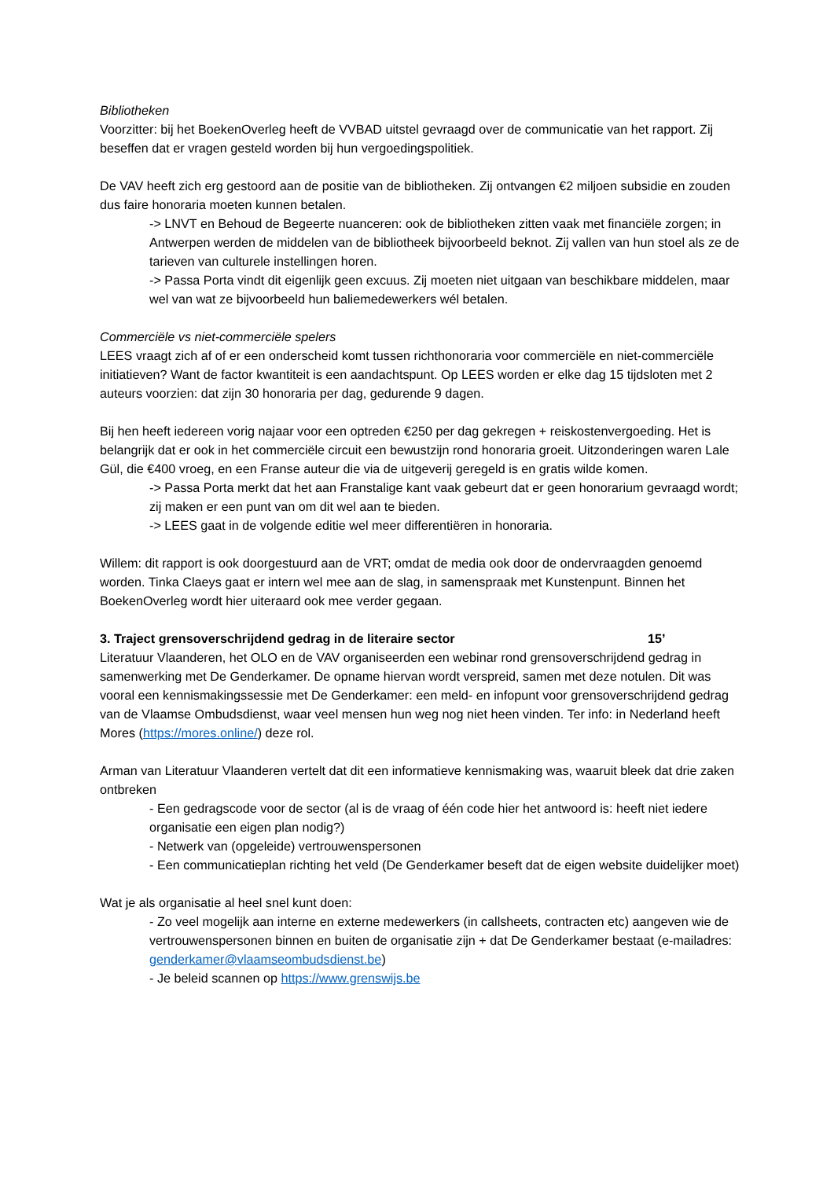Bibliotheken
Voorzitter: bij het BoekenOverleg heeft de VVBAD uitstel gevraagd over de communicatie van het rapport. Zij beseffen dat er vragen gesteld worden bij hun vergoedingspolitiek.
De VAV heeft zich erg gestoord aan de positie van de bibliotheken. Zij ontvangen €2 miljoen subsidie en zouden dus faire honoraria moeten kunnen betalen.
-> LNVT en Behoud de Begeerte nuanceren: ook de bibliotheken zitten vaak met financiële zorgen; in Antwerpen werden de middelen van de bibliotheek bijvoorbeeld beknot. Zij vallen van hun stoel als ze de tarieven van culturele instellingen horen.
-> Passa Porta vindt dit eigenlijk geen excuus. Zij moeten niet uitgaan van beschikbare middelen, maar wel van wat ze bijvoorbeeld hun baliemedewerkers wél betalen.
Commerciële vs niet-commerciële spelers
LEES vraagt zich af of er een onderscheid komt tussen richthonoraria voor commerciële en niet-commerciële initiatieven? Want de factor kwantiteit is een aandachtspunt. Op LEES worden er elke dag 15 tijdsloten met 2 auteurs voorzien: dat zijn 30 honoraria per dag, gedurende 9 dagen.
Bij hen heeft iedereen vorig najaar voor een optreden €250 per dag gekregen + reiskostenvergoeding. Het is belangrijk dat er ook in het commerciële circuit een bewustzijn rond honoraria groeit. Uitzonderingen waren Lale Gül, die €400 vroeg, en een Franse auteur die via de uitgeverij geregeld is en gratis wilde komen.
-> Passa Porta merkt dat het aan Franstalige kant vaak gebeurt dat er geen honorarium gevraagd wordt; zij maken er een punt van om dit wel aan te bieden.
-> LEES gaat in de volgende editie wel meer differentiëren in honoraria.
Willem: dit rapport is ook doorgestuurd aan de VRT; omdat de media ook door de ondervraagden genoemd worden. Tinka Claeys gaat er intern wel mee aan de slag, in samenspraak met Kunstenpunt. Binnen het BoekenOverleg wordt hier uiteraard ook mee verder gegaan.
3. Traject grensoverschrijdend gedrag in de literaire sector 15’
Literatuur Vlaanderen, het OLO en de VAV organiseerden een webinar rond grensoverschrijdend gedrag in samenwerking met De Genderkamer. De opname hiervan wordt verspreid, samen met deze notulen. Dit was vooral een kennismakingssessie met De Genderkamer: een meld- en infopunt voor grensoverschrijdend gedrag van de Vlaamse Ombudsdienst, waar veel mensen hun weg nog niet heen vinden. Ter info: in Nederland heeft Mores (https://mores.online/) deze rol.
Arman van Literatuur Vlaanderen vertelt dat dit een informatieve kennismaking was, waaruit bleek dat drie zaken ontbreken
- Een gedragscode voor de sector (al is de vraag of één code hier het antwoord is: heeft niet iedere organisatie een eigen plan nodig?)
- Netwerk van (opgeleide) vertrouwenspersonen
- Een communicatieplan richting het veld (De Genderkamer beseft dat de eigen website duidelijker moet)
Wat je als organisatie al heel snel kunt doen:
- Zo veel mogelijk aan interne en externe medewerkers (in callsheets, contracten etc) aangeven wie de vertrouwenspersonen binnen en buiten de organisatie zijn + dat De Genderkamer bestaat (e-mailadres: genderkamer@vlaamseombudsdienst.be)
- Je beleid scannen op https://www.grenswijs.be